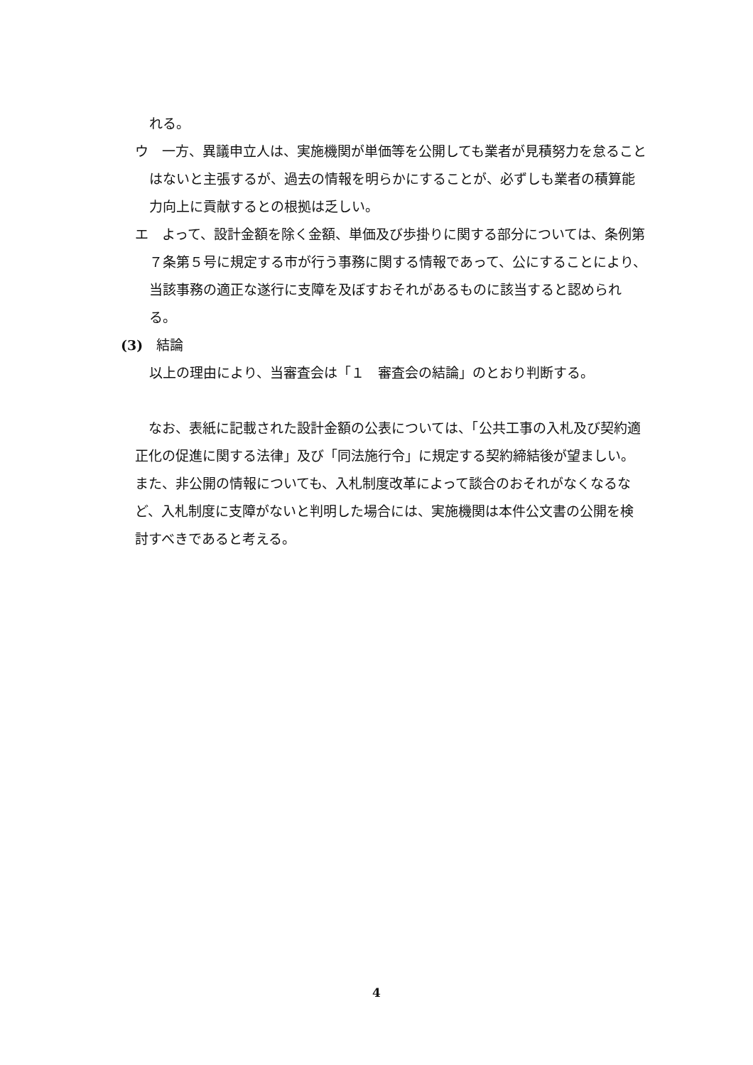れる。
ウ　一方、異議申立人は、実施機関が単価等を公開しても業者が見積努力を怠ることはないと主張するが、過去の情報を明らかにすることが、必ずしも業者の積算能力向上に貢献するとの根拠は乏しい。
エ　よって、設計金額を除く金額、単価及び歩掛りに関する部分については、条例第７条第５号に規定する市が行う事務に関する情報であって、公にすることにより、当該事務の適正な遂行に支障を及ぼすおそれがあるものに該当すると認められる。
(3)　結論
以上の理由により、当審査会は「１　審査会の結論」のとおり判断する。
　なお、表紙に記載された設計金額の公表については、「公共工事の入札及び契約適正化の促進に関する法律」及び「同法施行令」に規定する契約締結後が望ましい。また、非公開の情報についても、入札制度改革によって談合のおそれがなくなるなど、入札制度に支障がないと判明した場合には、実施機関は本件公文書の公開を検討すべきであると考える。
4